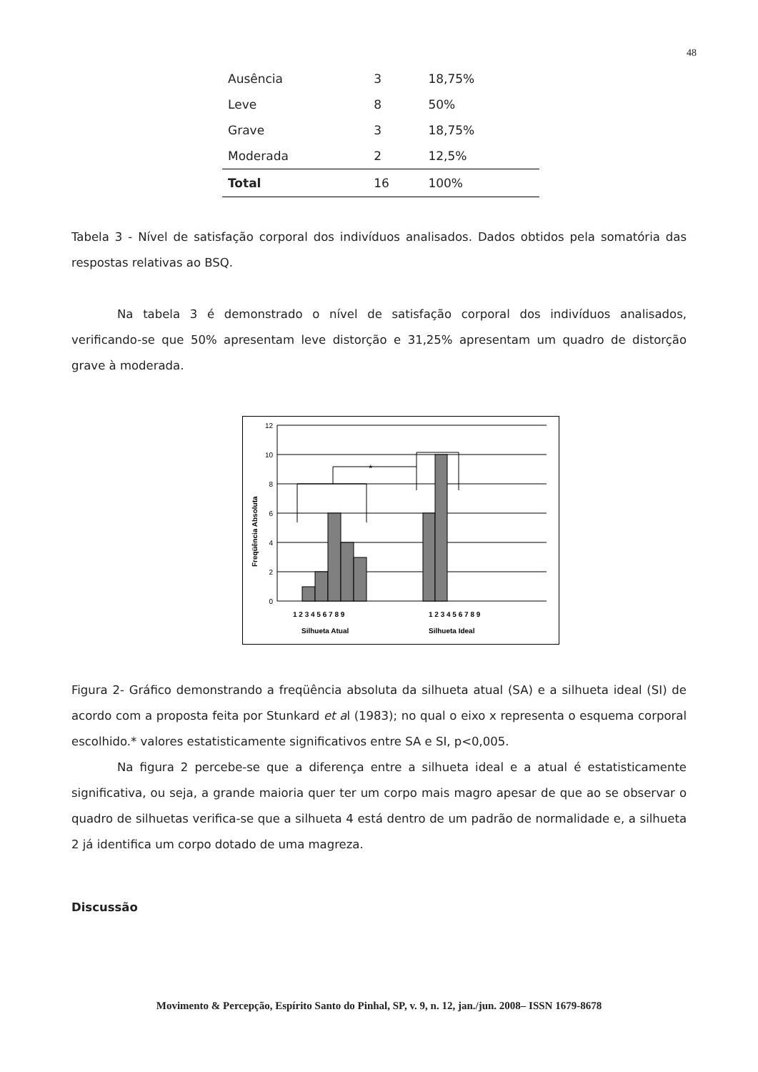48
| Ausência | 3 | 18,75% |
| Leve | 8 | 50% |
| Grave | 3 | 18,75% |
| Moderada | 2 | 12,5% |
| Total | 16 | 100% |
Tabela 3 - Nível de satisfação corporal dos indivíduos analisados. Dados obtidos pela somatória das respostas relativas ao BSQ.
Na tabela 3 é demonstrado o nível de satisfação corporal dos indivíduos analisados, verificando-se que 50% apresentam leve distorção e 31,25% apresentam um quadro de distorção grave à moderada.
*
12
10
8
6
4
2
0
Freqüência Absoluta
1 2 3 4 5 6 7 8 9
1 2 3 4 5 6 7 8 9
Silhueta Atual
Silhueta Ideal
Figura 2- Gráfico demonstrando a freqüência absoluta da silhueta atual (SA) e a silhueta ideal (SI) de acordo com a proposta feita por Stunkard et al (1983); no qual o eixo x representa o esquema corporal escolhido.* valores estatisticamente significativos entre SA e SI, p<0,005.
Na figura 2 percebe-se que a diferença entre a silhueta ideal e a atual é estatisticamente significativa, ou seja, a grande maioria quer ter um corpo mais magro apesar de que ao se observar o quadro de silhuetas verifica-se que a silhueta 4 está dentro de um padrão de normalidade e, a silhueta 2 já identifica um corpo dotado de uma magreza.
Discussão
Movimento & Percepção, Espírito Santo do Pinhal, SP, v. 9, n. 12, jan./jun. 2008– ISSN 1679-8678